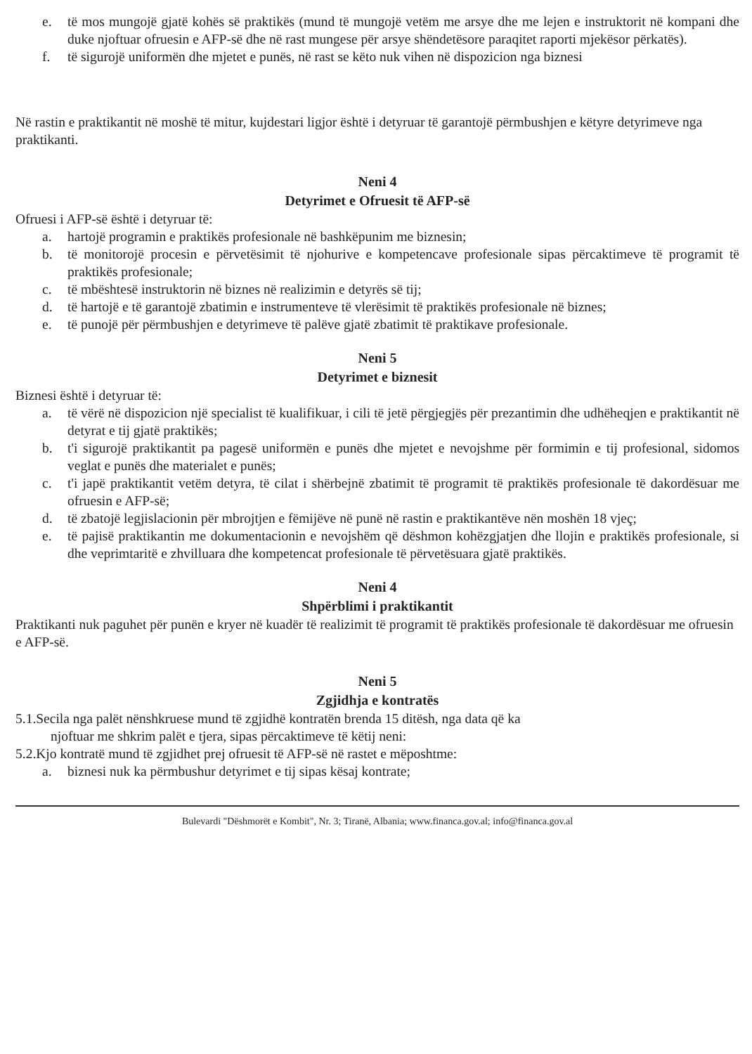e. të mos mungojë gjatë kohës së praktikës (mund të mungojë vetëm me arsye dhe me lejen e instruktorit në kompani dhe duke njoftuar ofruesin e AFP-së dhe në rast mungese për arsye shëndetësore paraqitet raporti mjekësor përkatës).
f. të sigurojë uniformën dhe mjetet e punës, në rast se këto nuk vihen në dispozicion nga biznesi
Në rastin e praktikantit në moshë të mitur, kujdestari ligjor është i detyruar të garantojë përmbushjen e këtyre detyrimeve nga praktikanti.
Neni 4
Detyrimet e Ofruesit të AFP-së
Ofruesi i AFP-së është i detyruar të:
a. hartojë programin e praktikës profesionale në bashkëpunim me biznesin;
b. të monitorojë procesin e përvetësimit të njohurive e kompetencave profesionale sipas përcaktimeve të programit të praktikës profesionale;
c. të mbështesë instruktorin në biznes në realizimin e detyrës së tij;
d. të hartojë e të garantojë zbatimin e instrumenteve të vlerësimit të praktikës profesionale në biznes;
e. të punojë për përmbushjen e detyrimeve të palëve gjatë zbatimit të praktikave profesionale.
Neni 5
Detyrimet e biznesit
Biznesi është i detyruar të:
a. të vërë në dispozicion një specialist të kualifikuar, i cili të jetë përgjegjës për prezantimin dhe udhëheqjen e praktikantit në detyrat e tij gjatë praktikës;
b. t'i sigurojë praktikantit pa pagesë uniformën e punës dhe mjetet e nevojshme për formimin e tij profesional, sidomos veglat e punës dhe materialet e punës;
c. t'i japë praktikantit vetëm detyra, të cilat i shërbejnë zbatimit të programit të praktikës profesionale të dakordësuar me ofruesin e AFP-së;
d. të zbatojë legjislacionin për mbrojtjen e fëmijëve në punë në rastin e praktikantëve nën moshën 18 vjeç;
e. të pajisë praktikantin me dokumentacionin e nevojshëm që dëshmon kohëzgjatjen dhe llojin e praktikës profesionale, si dhe veprimtaritë e zhvilluara dhe kompetencat profesionale të përvetësuara gjatë praktikës.
Neni 4
Shpërblimi i praktikantit
Praktikanti nuk paguhet për punën e kryer në kuadër të realizimit të programit të praktikës profesionale të dakordësuar me ofruesin e AFP-së.
Neni 5
Zgjidhja e kontratës
5.1.Secila nga palët nënshkruese mund të zgjidhë kontratën brenda 15 ditësh, nga data që ka
njoftuar me shkrim palët e tjera, sipas përcaktimeve të këtij neni:
5.2.Kjo kontratë mund të zgjidhet prej ofruesit të AFP-së në rastet e mëposhtme:
a. biznesi nuk ka përmbushur detyrimet e tij sipas kësaj kontrate;
Bulevardi "Dëshmorët e Kombit", Nr. 3; Tiranë, Albania; www.financa.gov.al; info@financa.gov.al